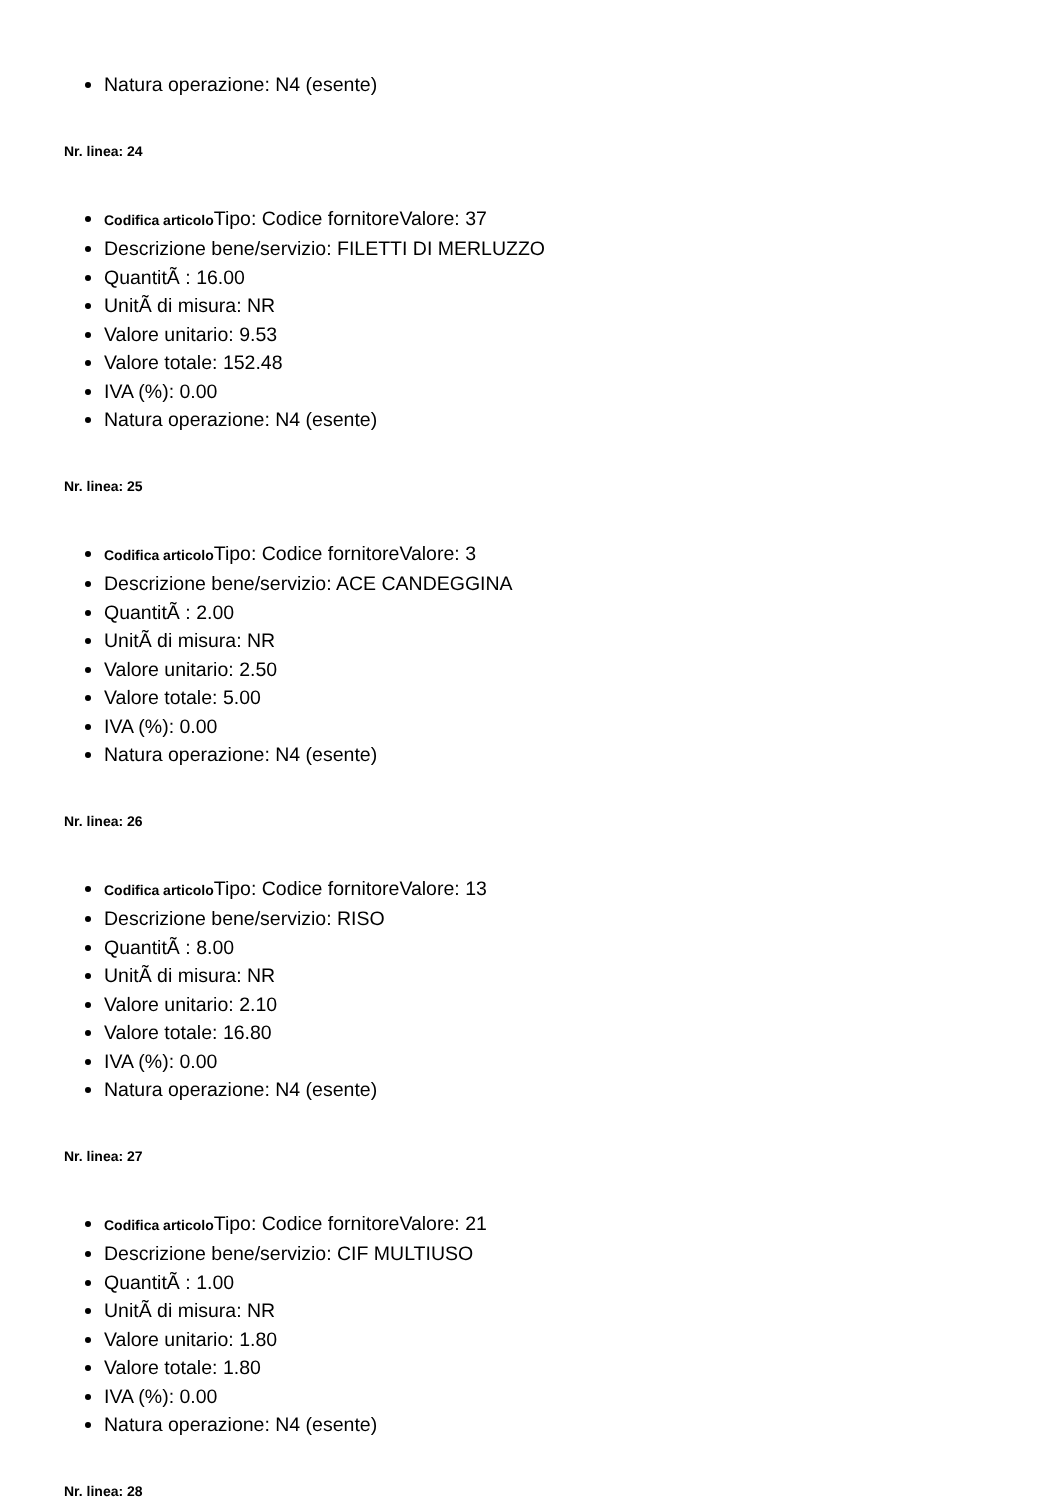Natura operazione: N4 (esente)
Nr. linea: 24
Codifica articolo Tipo: Codice fornitoreValore: 37
Descrizione bene/servizio: FILETTI DI MERLUZZO
QuantitÃ : 16.00
UnitÃ di misura: NR
Valore unitario: 9.53
Valore totale: 152.48
IVA (%): 0.00
Natura operazione: N4 (esente)
Nr. linea: 25
Codifica articolo Tipo: Codice fornitoreValore: 3
Descrizione bene/servizio: ACE CANDEGGINA
QuantitÃ : 2.00
UnitÃ di misura: NR
Valore unitario: 2.50
Valore totale: 5.00
IVA (%): 0.00
Natura operazione: N4 (esente)
Nr. linea: 26
Codifica articolo Tipo: Codice fornitoreValore: 13
Descrizione bene/servizio: RISO
QuantitÃ : 8.00
UnitÃ di misura: NR
Valore unitario: 2.10
Valore totale: 16.80
IVA (%): 0.00
Natura operazione: N4 (esente)
Nr. linea: 27
Codifica articolo Tipo: Codice fornitoreValore: 21
Descrizione bene/servizio: CIF MULTIUSO
QuantitÃ : 1.00
UnitÃ di misura: NR
Valore unitario: 1.80
Valore totale: 1.80
IVA (%): 0.00
Natura operazione: N4 (esente)
Nr. linea: 28